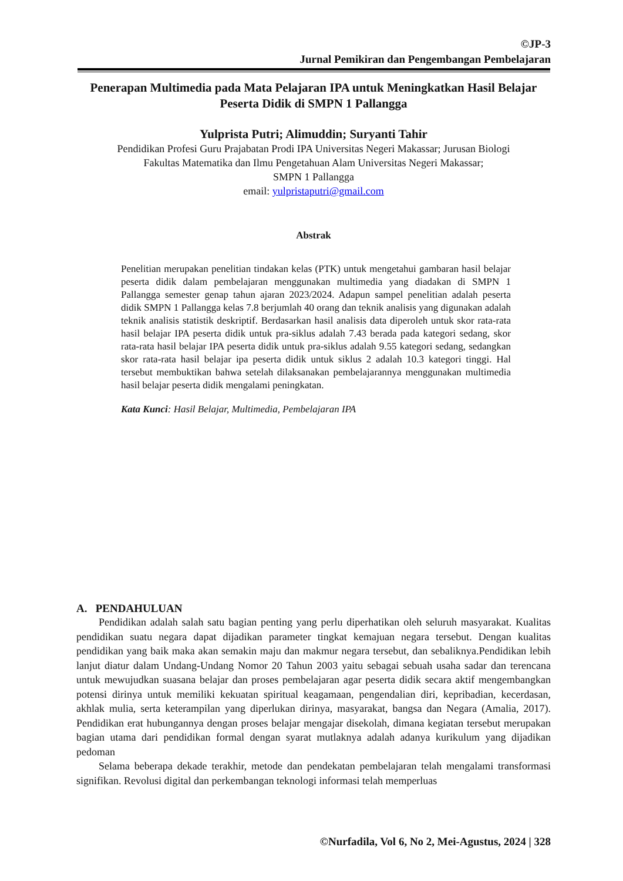©JP-3
Jurnal Pemikiran dan Pengembangan Pembelajaran
Penerapan Multimedia pada Mata Pelajaran IPA untuk Meningkatkan Hasil Belajar Peserta Didik di SMPN 1 Pallangga
Yulprista Putri; Alimuddin; Suryanti Tahir
Pendidikan Profesi Guru Prajabatan Prodi IPA Universitas Negeri Makassar; Jurusan Biologi
Fakultas Matematika dan Ilmu Pengetahuan Alam Universitas Negeri Makassar;
SMPN 1 Pallangga
email: yulpristaputri@gmail.com
Abstrak
Penelitian merupakan penelitian tindakan kelas (PTK) untuk mengetahui gambaran hasil belajar peserta didik dalam pembelajaran menggunakan multimedia yang diadakan di SMPN 1 Pallangga semester genap tahun ajaran 2023/2024. Adapun sampel penelitian adalah peserta didik SMPN 1 Pallangga kelas 7.8 berjumlah 40 orang dan teknik analisis yang digunakan adalah teknik analisis statistik deskriptif. Berdasarkan hasil analisis data diperoleh untuk skor rata-rata hasil belajar IPA peserta didik untuk pra-siklus adalah 7.43 berada pada kategori sedang, skor rata-rata hasil belajar IPA peserta didik untuk pra-siklus adalah 9.55 kategori sedang, sedangkan skor rata-rata hasil belajar ipa peserta didik untuk siklus 2 adalah 10.3 kategori tinggi. Hal tersebut membuktikan bahwa setelah dilaksanakan pembelajarannya menggunakan multimedia hasil belajar peserta didik mengalami peningkatan.
Kata Kunci: Hasil Belajar, Multimedia, Pembelajaran IPA
A. PENDAHULUAN
Pendidikan adalah salah satu bagian penting yang perlu diperhatikan oleh seluruh masyarakat. Kualitas pendidikan suatu negara dapat dijadikan parameter tingkat kemajuan negara tersebut. Dengan kualitas pendidikan yang baik maka akan semakin maju dan makmur negara tersebut, dan sebaliknya.Pendidikan lebih lanjut diatur dalam Undang-Undang Nomor 20 Tahun 2003 yaitu sebagai sebuah usaha sadar dan terencana untuk mewujudkan suasana belajar dan proses pembelajaran agar peserta didik secara aktif mengembangkan potensi dirinya untuk memiliki kekuatan spiritual keagamaan, pengendalian diri, kepribadian, kecerdasan, akhlak mulia, serta keterampilan yang diperlukan dirinya, masyarakat, bangsa dan Negara (Amalia, 2017). Pendidikan erat hubungannya dengan proses belajar mengajar disekolah, dimana kegiatan tersebut merupakan bagian utama dari pendidikan formal dengan syarat mutlaknya adalah adanya kurikulum yang dijadikan pedoman
Selama beberapa dekade terakhir, metode dan pendekatan pembelajaran telah mengalami transformasi signifikan. Revolusi digital dan perkembangan teknologi informasi telah memperluas
©Nurfadila, Vol 6, No 2, Mei-Agustus, 2024 | 328